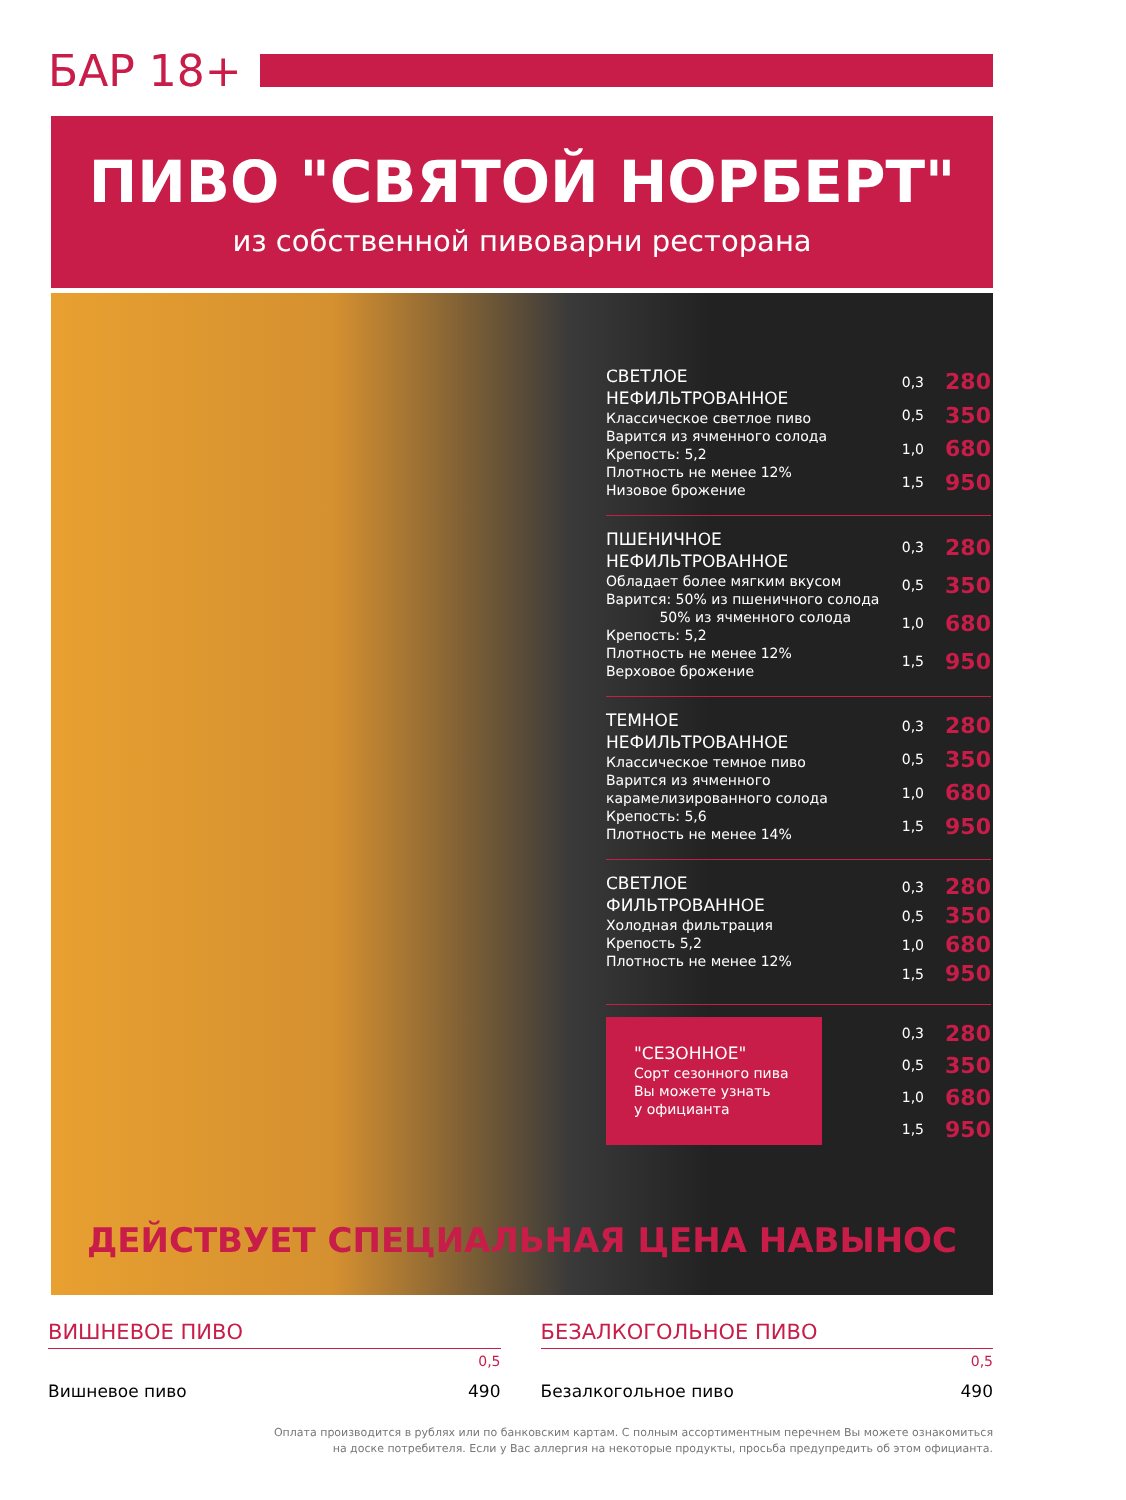БАР 18+
ПИВО "СВЯТОЙ НОРБЕРТ"
из собственной пивоварни ресторана
СВЕТЛОЕ
НЕФИЛЬТРОВАННОЕ
Классическое светлое пиво
Варится из ячменного солода
Крепость: 5,2
Плотность не менее 12%
Низовое брожение
| 0,3 | 280 |
| 0,5 | 350 |
| 1,0 | 680 |
| 1,5 | 950 |
ПШЕНИЧНОЕ
НЕФИЛЬТРОВАННОЕ
Обладает более мягким вкусом
Варится: 50% из пшеничного солода
50% из ячменного солода
Крепость: 5,2
Плотность не менее 12%
Верховое брожение
| 0,3 | 280 |
| 0,5 | 350 |
| 1,0 | 680 |
| 1,5 | 950 |
ТЕМНОЕ
НЕФИЛЬТРОВАННОЕ
Классическое темное пиво
Варится из ячменного
карамелизированного солода
Крепость: 5,6
Плотность не менее 14%
| 0,3 | 280 |
| 0,5 | 350 |
| 1,0 | 680 |
| 1,5 | 950 |
СВЕТЛОЕ
ФИЛЬТРОВАННОЕ
Холодная фильтрация
Крепость 5,2
Плотность не менее 12%
| 0,3 | 280 |
| 0,5 | 350 |
| 1,0 | 680 |
| 1,5 | 950 |
"СЕЗОННОЕ"
Сорт сезонного пива
Вы можете узнать
у официанта
| 0,3 | 280 |
| 0,5 | 350 |
| 1,0 | 680 |
| 1,5 | 950 |
ДЕЙСТВУЕТ СПЕЦИАЛЬНАЯ ЦЕНА НАВЫНОС
ВИШНЕВОЕ ПИВО
0,5
Вишневое пиво 490
БЕЗАЛКОГОЛЬНОЕ ПИВО
0,5
Безалкогольное пиво 490
Оплата производится в рублях или по банковским картам. С полным ассортиментным перечнем Вы можете ознакомиться
на доске потребителя. Если у Вас аллергия на некоторые продукты, просьба предупредить об этом официанта.